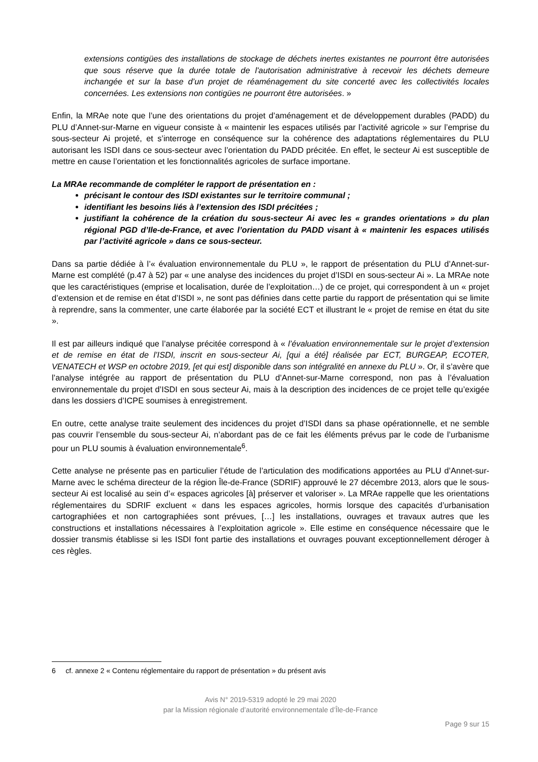extensions contigües des installations de stockage de déchets inertes existantes ne pourront être autorisées que sous réserve que la durée totale de l'autorisation administrative à recevoir les déchets demeure inchangée et sur la base d’un projet de réaménagement du site concerté avec les collectivités locales concernées. Les extensions non contigües ne pourront être autorisées. »
Enfin, la MRAe note que l’une des orientations du projet d’aménagement et de développement durables (PADD) du PLU d’Annet-sur-Marne en vigueur consiste à « maintenir les espaces utilisés par l’activité agricole » sur l’emprise du sous-secteur Ai projeté, et s’interroge en conséquence sur la cohérence des adaptations réglementaires du PLU autorisant les ISDI dans ce sous-secteur avec l’orientation du PADD précitée. En effet, le secteur Ai est susceptible de mettre en cause l’orientation et les fonctionnalités agricoles de surface importane.
La MRAe recommande de compléter le rapport de présentation en :
précisant le contour des ISDI existantes sur le territoire communal ;
identifiant les besoins liés à l’extension des ISDI précitées ;
justifiant la cohérence de la création du sous-secteur Ai avec les « grandes orientations » du plan régional PGD d’Ile-de-France, et avec l’orientation du PADD visant à « maintenir les espaces utilisés par l’activité agricole » dans ce sous-secteur.
Dans sa partie dédiée à l’« évaluation environnementale du PLU », le rapport de présentation du PLU d’Annet-sur-Marne est complété (p.47 à 52) par « une analyse des incidences du projet d’ISDI en sous-secteur Ai ». La MRAe note que les caractéristiques (emprise et localisation, durée de l’exploitation…) de ce projet, qui correspondent à un « projet d’extension et de remise en état d’ISDI », ne sont pas définies dans cette partie du rapport de présentation qui se limite à reprendre, sans la commenter, une carte élaborée par la société ECT et illustrant le « projet de remise en état du site ».
Il est par ailleurs indiqué que l’analyse précitée correspond à « l’évaluation environnementale sur le projet d’extension et de remise en état de l’ISDI, inscrit en sous-secteur Ai, [qui a été] réalisée par ECT, BURGEAP, ECOTER, VENATECH et WSP en octobre 2019, [et qui est] disponible dans son intégralité en annexe du PLU ». Or, il s’avère que l’analyse intégrée au rapport de présentation du PLU d’Annet-sur-Marne correspond, non pas à l’évaluation environnementale du projet d’ISDI en sous secteur Ai, mais à la description des incidences de ce projet telle qu’exigée dans les dossiers d’ICPE soumises à enregistrement.
En outre, cette analyse traite seulement des incidences du projet d’ISDI dans sa phase opérationnelle, et ne semble pas couvrir l’ensemble du sous-secteur Ai, n’abordant pas de ce fait les éléments prévus par le code de l’urbanisme pour un PLU soumis à évaluation environnementale<sup>6</sup>.
Cette analyse ne présente pas en particulier l’étude de l’articulation des modifications apportées au PLU d’Annet-sur-Marne avec le schéma directeur de la région Île-de-France (SDRIF) approuvé le 27 décembre 2013, alors que le sous-secteur Ai est localisé au sein d’« espaces agricoles [à] préserver et valoriser ». La MRAe rappelle que les orientations réglementaires du SDRIF excluent « dans les espaces agricoles, hormis lorsque des capacités d’urbanisation cartographiées et non cartographiées sont prévues, […] les installations, ouvrages et travaux autres que les constructions et installations nécessaires à l’exploitation agricole ». Elle estime en conséquence nécessaire que le dossier transmis établisse si les ISDI font partie des installations et ouvrages pouvant exceptionnellement déroger à ces règles.
6 cf. annexe 2 « Contenu réglementaire du rapport de présentation » du présent avis
Avis N° 2019-5319 adopté le 29 mai 2020
par la Mission régionale d’autorité environnementale d’Île-de-France
Page 9 sur 15